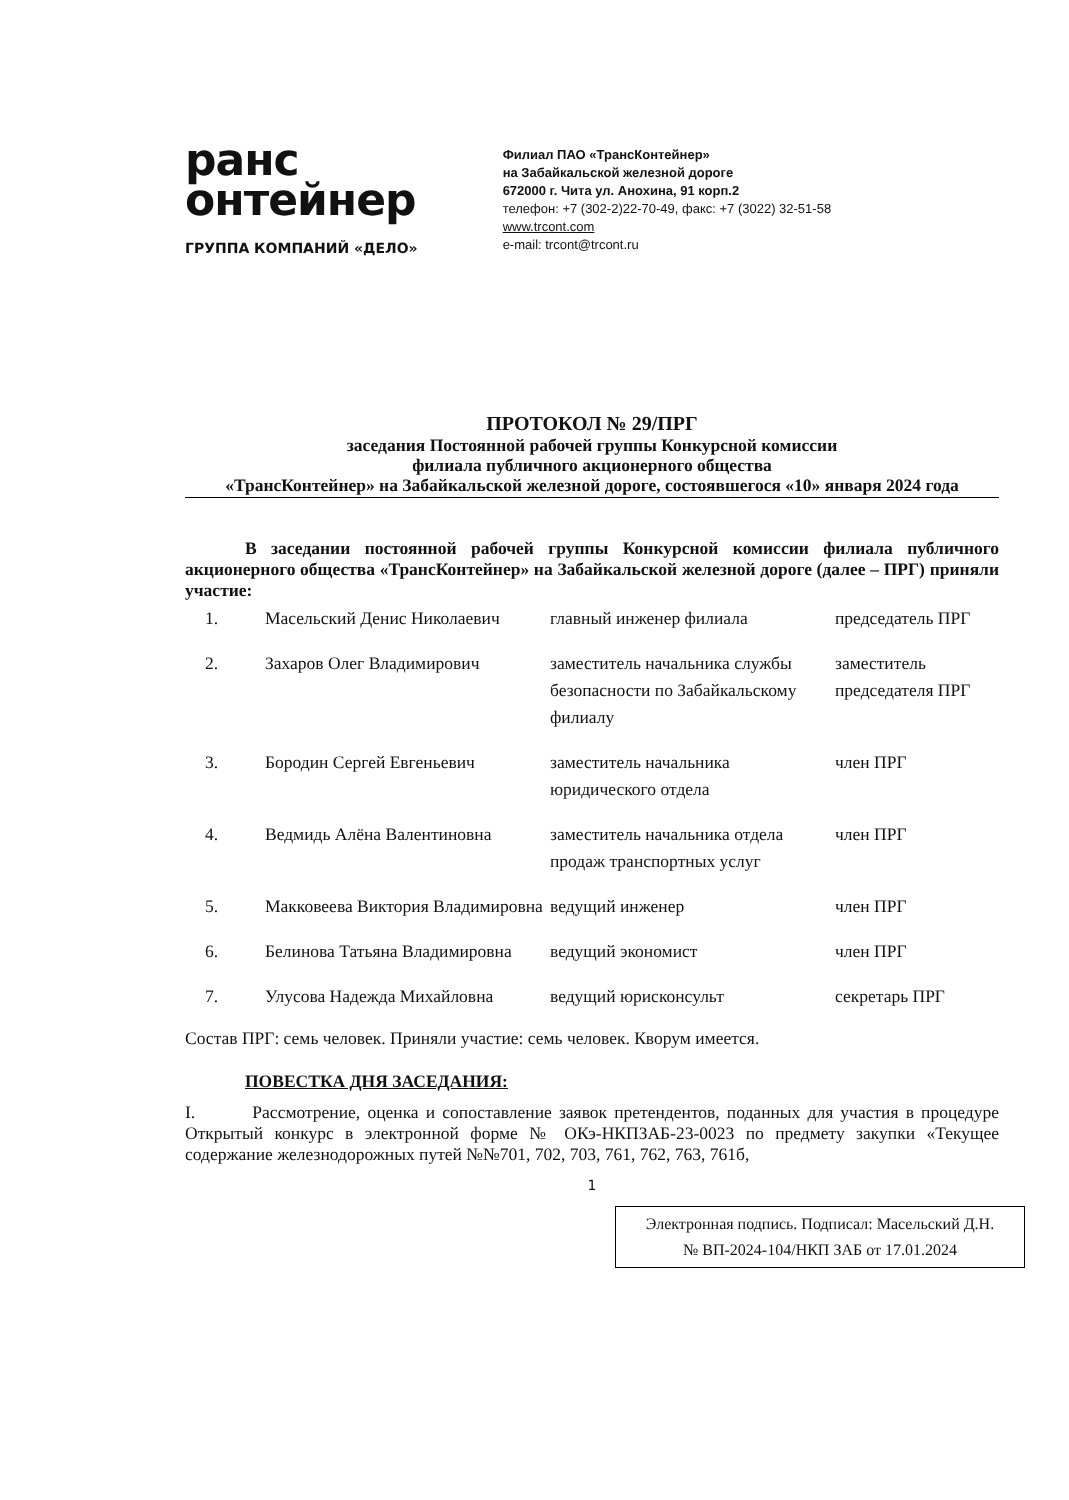ранс
онтейнер
ГРУППА КОМПАНИЙ «ДЕЛО»
Филиал ПАО «ТрансКонтейнер»
на Забайкальской железной дороге
672000 г. Чита ул. Анохина, 91 корп.2
телефон: +7 (302-2)22-70-49, факс: +7 (3022) 32-51-58
www.trcont.com
e-mail: trcont@trcont.ru
ПРОТОКОЛ № 29/ПРГ
заседания Постоянной рабочей группы Конкурсной комиссии
филиала публичного акционерного общества
«ТрансКонтейнер» на Забайкальской железной дороге, состоявшегося «10» января 2024 года
В заседании постоянной рабочей группы Конкурсной комиссии филиала публичного акционерного общества «ТрансКонтейнер» на Забайкальской железной дороге (далее – ПРГ) приняли участие:
| 1. | Масельский Денис Николаевич | главный инженер филиала | председатель ПРГ |
| 2. | Захаров Олег Владимирович | заместитель начальника службы безопасности по Забайкальскому филиалу | заместитель председателя ПРГ |
| 3. | Бородин Сергей Евгеньевич | заместитель начальника юридического отдела | член ПРГ |
| 4. | Ведмидь Алёна Валентиновна | заместитель начальника отдела продаж транспортных услуг | член ПРГ |
| 5. | Макковеева Виктория Владимировна | ведущий инженер | член ПРГ |
| 6. | Белинова Татьяна Владимировна | ведущий экономист | член ПРГ |
| 7. | Улусова Надежда Михайловна | ведущий юрисконсульт | секретарь ПРГ |
Состав ПРГ: семь человек. Приняли участие: семь человек. Кворум имеется.
ПОВЕСТКА ДНЯ ЗАСЕДАНИЯ:
I. Рассмотрение, оценка и сопоставление заявок претендентов, поданных для участия в процедуре Открытый конкурс в электронной форме № ОКэ-НКПЗАБ-23-0023 по предмету закупки «Текущее содержание железнодорожных путей №№701, 702, 703, 761, 762, 763, 761б,
1
Электронная подпись. Подписал: Масельский Д.Н.
№ ВП-2024-104/НКП ЗАБ от 17.01.2024